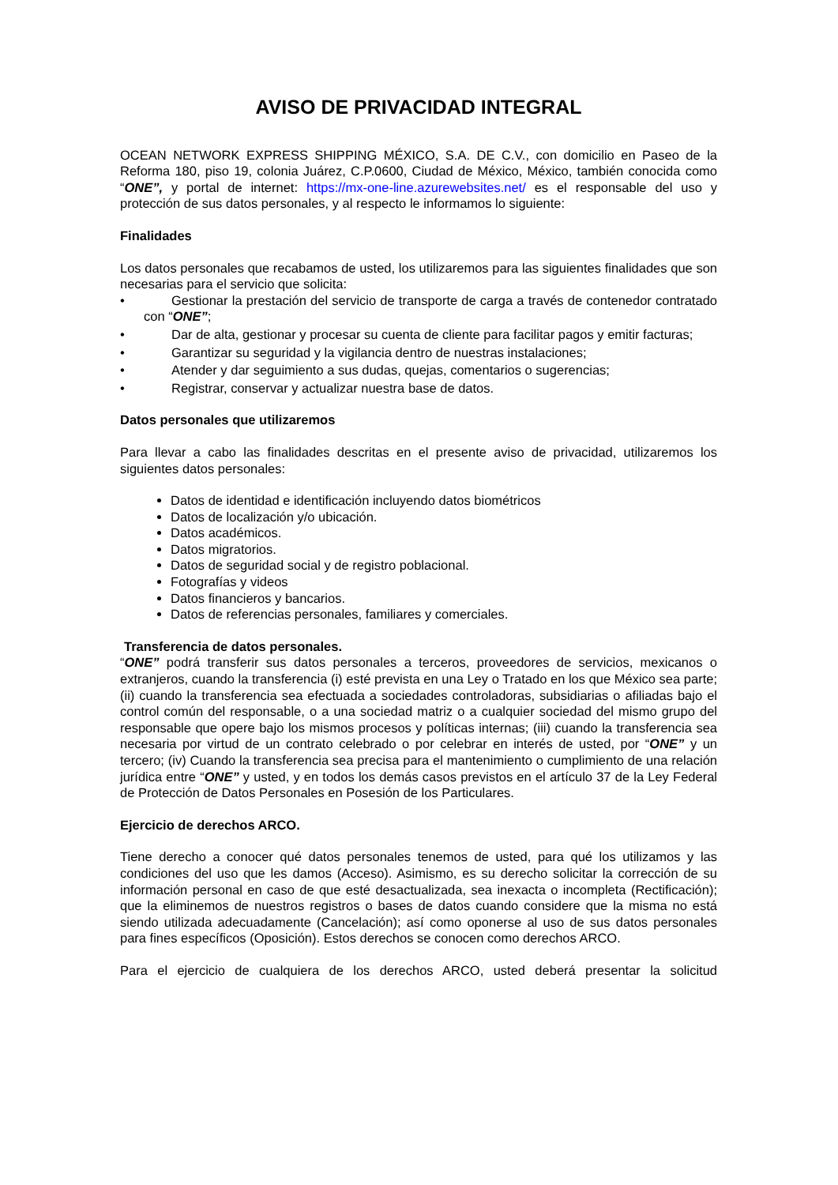AVISO DE PRIVACIDAD INTEGRAL
OCEAN NETWORK EXPRESS SHIPPING MÉXICO, S.A. DE C.V., con domicilio en Paseo de la Reforma 180, piso 19, colonia Juárez, C.P.0600, Ciudad de México, México, también conocida como “ONE”, y portal de internet: https://mx-one-line.azurewebsites.net/ es el responsable del uso y protección de sus datos personales, y al respecto le informamos lo siguiente:
Finalidades
Los datos personales que recabamos de usted, los utilizaremos para las siguientes finalidades que son necesarias para el servicio que solicita:
• Gestionar la prestación del servicio de transporte de carga a través de contenedor contratado con “ONE”;
• Dar de alta, gestionar y procesar su cuenta de cliente para facilitar pagos y emitir facturas;
• Garantizar su seguridad y la vigilancia dentro de nuestras instalaciones;
• Atender y dar seguimiento a sus dudas, quejas, comentarios o sugerencias;
• Registrar, conservar y actualizar nuestra base de datos.
Datos personales que utilizaremos
Para llevar a cabo las finalidades descritas en el presente aviso de privacidad, utilizaremos los siguientes datos personales:
Datos de identidad e identificación incluyendo datos biométricos
Datos de localización y/o ubicación.
Datos académicos.
Datos migratorios.
Datos de seguridad social y de registro poblacional.
Fotografías y videos
Datos financieros y bancarios.
Datos de referencias personales, familiares y comerciales.
Transferencia de datos personales.
“ONE” podrá transferir sus datos personales a terceros, proveedores de servicios, mexicanos o extranjeros, cuando la transferencia (i) esté prevista en una Ley o Tratado en los que México sea parte; (ii) cuando la transferencia sea efectuada a sociedades controladoras, subsidiarias o afiliadas bajo el control común del responsable, o a una sociedad matriz o a cualquier sociedad del mismo grupo del responsable que opere bajo los mismos procesos y políticas internas; (iii) cuando la transferencia sea necesaria por virtud de un contrato celebrado o por celebrar en interés de usted, por “ONE” y un tercero; (iv) Cuando la transferencia sea precisa para el mantenimiento o cumplimiento de una relación jurídica entre “ONE” y usted, y en todos los demás casos previstos en el artículo 37 de la Ley Federal de Protección de Datos Personales en Posesión de los Particulares.
Ejercicio de derechos ARCO.
Tiene derecho a conocer qué datos personales tenemos de usted, para qué los utilizamos y las condiciones del uso que les damos (Acceso). Asimismo, es su derecho solicitar la corrección de su información personal en caso de que esté desactualizada, sea inexacta o incompleta (Rectificación); que la eliminemos de nuestros registros o bases de datos cuando considere que la misma no está siendo utilizada adecuadamente (Cancelación); así como oponerse al uso de sus datos personales para fines específicos (Oposición). Estos derechos se conocen como derechos ARCO.
Para el ejercicio de cualquiera de los derechos ARCO, usted deberá presentar la solicitud